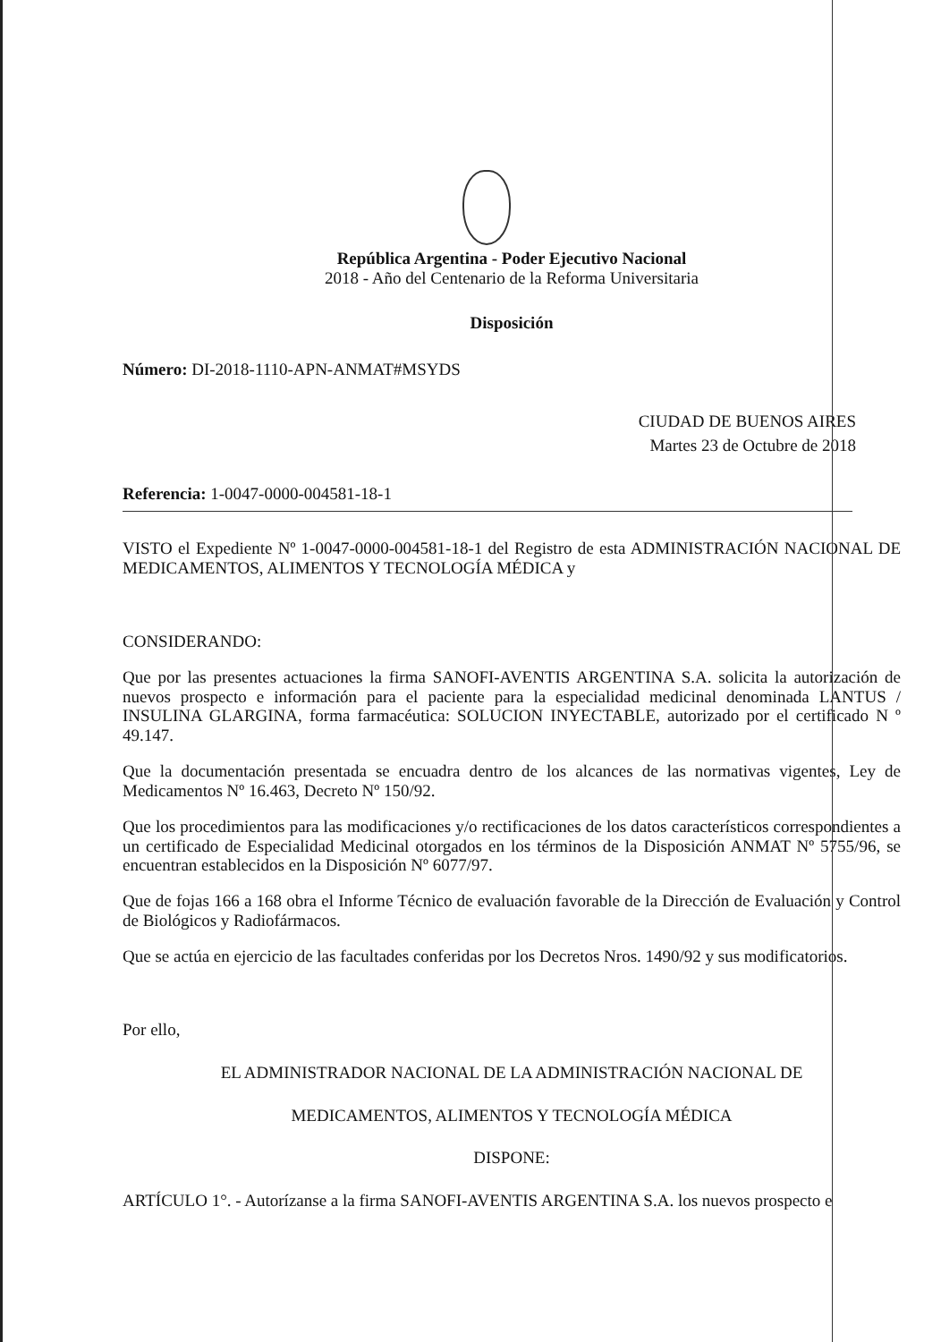República Argentina - Poder Ejecutivo Nacional
2018 - Año del Centenario de la Reforma Universitaria
Disposición
Número: DI-2018-1110-APN-ANMAT#MSYDS
CIUDAD DE BUENOS AIRES
Martes 23 de Octubre de 2018
Referencia: 1-0047-0000-004581-18-1
VISTO el Expediente Nº 1-0047-0000-004581-18-1 del Registro de esta ADMINISTRACIÓN NACIONAL DE MEDICAMENTOS, ALIMENTOS Y TECNOLOGÍA MÉDICA y
CONSIDERANDO:
Que por las presentes actuaciones la firma SANOFI-AVENTIS ARGENTINA S.A. solicita la autorización de nuevos prospecto e información para el paciente para la especialidad medicinal denominada LANTUS / INSULINA GLARGINA, forma farmacéutica: SOLUCION INYECTABLE, autorizado por el certificado N º 49.147.
Que la documentación presentada se encuadra dentro de los alcances de las normativas vigentes, Ley de Medicamentos Nº 16.463, Decreto Nº 150/92.
Que los procedimientos para las modificaciones y/o rectificaciones de los datos característicos correspondientes a un certificado de Especialidad Medicinal otorgados en los términos de la Disposición ANMAT Nº 5755/96, se encuentran establecidos en la Disposición Nº 6077/97.
Que de fojas 166 a 168 obra el Informe Técnico de evaluación favorable de la Dirección de Evaluación y Control de Biológicos y Radiofármacos.
Que se actúa en ejercicio de las facultades conferidas por los Decretos Nros. 1490/92 y sus modificatorios.
Por ello,
EL ADMINISTRADOR NACIONAL DE LA ADMINISTRACIÓN NACIONAL DE
MEDICAMENTOS, ALIMENTOS Y TECNOLOGÍA MÉDICA
DISPONE:
ARTÍCULO 1°. - Autorízanse a la firma SANOFI-AVENTIS ARGENTINA S.A. los nuevos prospecto e